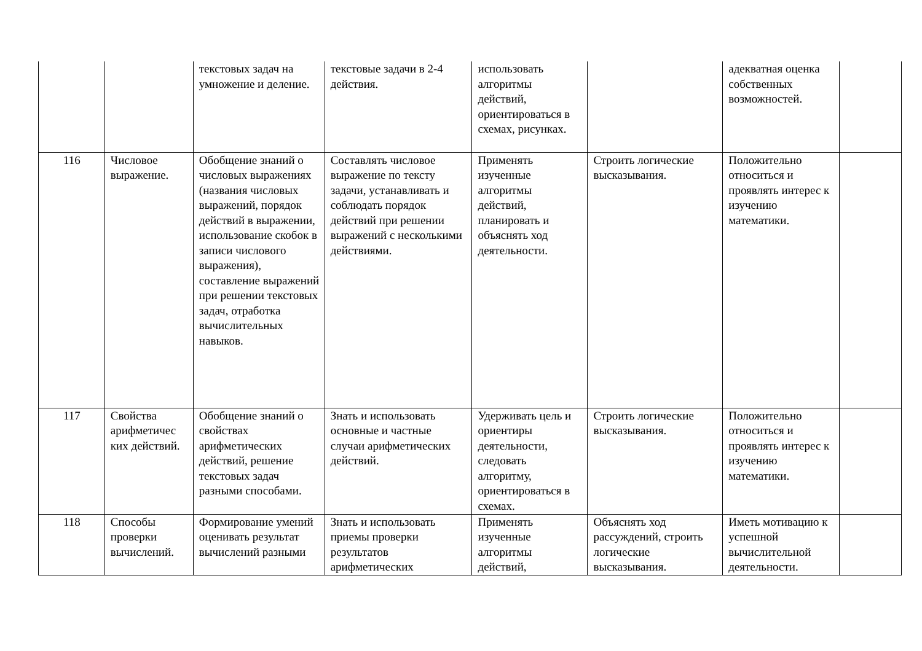| | | текстовых задач на умножение и деление. | текстовые задачи в 2-4 действия. | использовать алгоритмы действий, ориентироваться в схемах, рисунках. | | адекватная оценка собственных возможностей. | |
| 116 | Числовое выражение. | Обобщение знаний о числовых выражениях (названия числовых выражений, порядок действий в выражении, использование скобок в записи числового выражения), составление выражений при решении текстовых задач, отработка вычислительных навыков. | Составлять числовое выражение по тексту задачи, устанавливать и соблюдать порядок действий при решении выражений с несколькими действиями. | Применять изученные алгоритмы действий, планировать и объяснять ход деятельности. | Строить логические высказывания. | Положительно относиться и проявлять интерес к изучению математики. | |
| 117 | Свойства арифметичес ких действий. | Обобщение знаний о свойствах арифметических действий, решение текстовых задач разными способами. | Знать и использовать основные и частные случаи арифметических действий. | Удерживать цель и ориентиры деятельности, следовать алгоритму, ориентироваться в схемах. | Строить логические высказывания. | Положительно относиться и проявлять интерес к изучению математики. | |
| 118 | Способы проверки вычислений. | Формирование умений оценивать результат вычислений разными | Знать и использовать приемы проверки результатов арифметических | Применять изученные алгоритмы действий, | Объяснять ход рассуждений, строить логические высказывания. | Иметь мотивацию к успешной вычислительной деятельности. | |